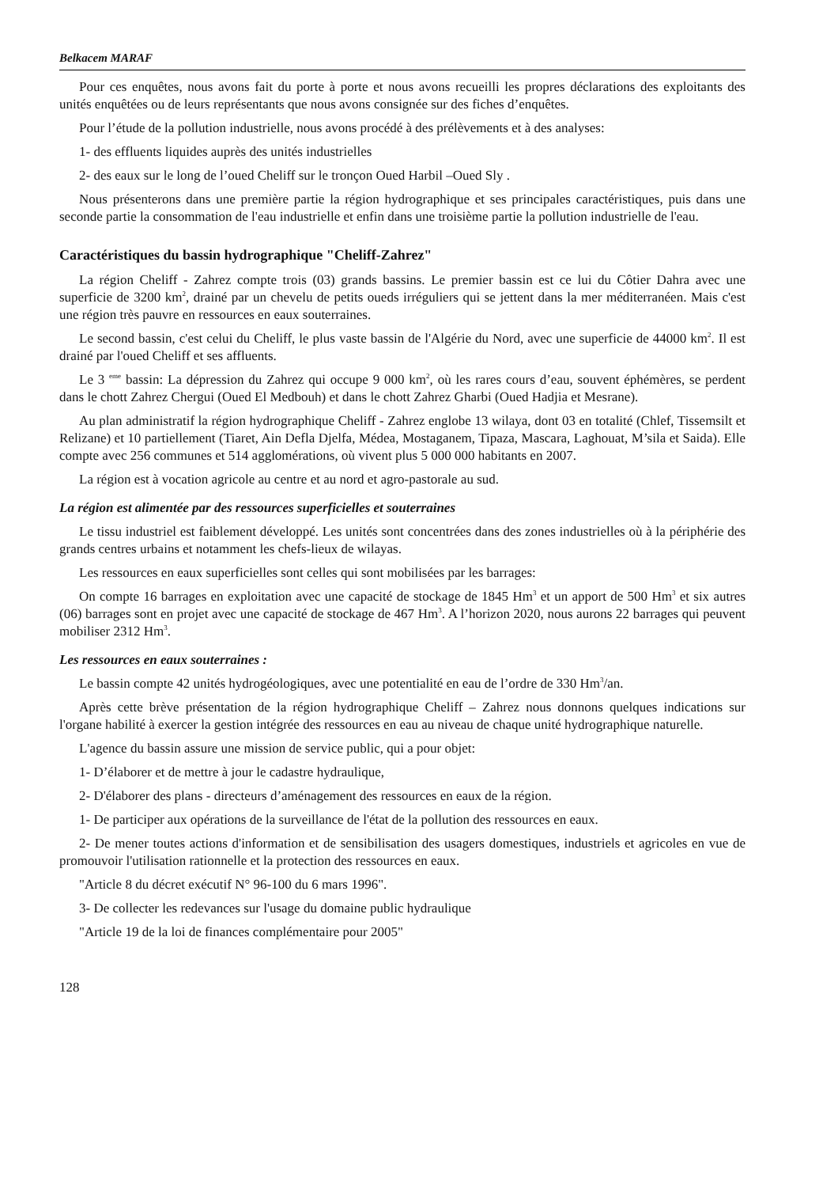Belkacem MARAF
Pour ces enquêtes, nous avons fait du porte à porte et nous avons recueilli les propres déclarations des exploitants des unités enquêtées ou de leurs représentants que nous avons consignée sur des fiches d’enquêtes.
Pour l’étude de la pollution industrielle, nous avons procédé à des prélèvements et à des analyses:
1- des effluents liquides auprès des unités industrielles
2- des eaux sur le long de l’oued Cheliff sur le tronçon Oued Harbil –Oued Sly .
Nous présenterons dans une première partie la région hydrographique et ses principales caractéristiques, puis dans une seconde partie la consommation de l'eau industrielle et enfin dans une troisième partie la pollution industrielle de l'eau.
Caractéristiques du bassin hydrographique "Cheliff-Zahrez"
La région Cheliff - Zahrez compte trois (03) grands bassins. Le premier bassin est ce lui du Côtier Dahra avec une superficie de 3200 km<sup>2</sup>, drainé par un chevelu de petits oueds irréguliers qui se jettent dans la mer méditerranéen. Mais c'est une région très pauvre en ressources en eaux souterraines.
Le second bassin, c'est celui du Cheliff, le plus vaste bassin de l'Algérie du Nord, avec une superficie de 44000 km<sup>2</sup>. Il est drainé par l'oued Cheliff et ses affluents.
Le 3 <sup>eme</sup> bassin: La dépression du Zahrez qui occupe 9 000 km<sup>2</sup>, où les rares cours d’eau, souvent éphémères, se perdent dans le chott Zahrez Chergui (Oued El Medbouh) et dans le chott Zahrez Gharbi (Oued Hadjia et Mesrane).
Au plan administratif la région hydrographique Cheliff - Zahrez englobe 13 wilaya, dont 03 en totalité (Chlef, Tissemsilt et Relizane) et 10 partiellement (Tiaret, Ain Defla Djelfa, Médea, Mostaganem, Tipaza, Mascara, Laghouat, M’sila et Saida). Elle compte avec 256 communes et 514 agglomérations, où vivent plus 5 000 000 habitants en 2007.
La région est à vocation agricole au centre et au nord et agro-pastorale au sud.
La région est alimentée par des ressources superficielles et souterraines
Le tissu industriel est faiblement développé. Les unités sont concentrées dans des zones industrielles où à la périphérie des grands centres urbains et notamment les chefs-lieux de wilayas.
Les ressources en eaux superficielles sont celles qui sont mobilisées par les barrages:
On compte 16 barrages en exploitation avec une capacité de stockage de 1845 Hm<sup>3</sup> et un apport de 500 Hm<sup>3</sup> et six autres (06) barrages sont en projet avec une capacité de stockage de 467 Hm<sup>3</sup>. A l’horizon 2020, nous aurons 22 barrages qui peuvent mobiliser 2312 Hm<sup>3</sup>.
Les ressources en eaux souterraines :
Le bassin compte 42 unités hydrogéologiques, avec une potentialité en eau de l’ordre de 330 Hm<sup>3</sup>/an.
Après cette brève présentation de la région hydrographique Cheliff – Zahrez nous donnons quelques indications sur l'organe habilité à exercer la gestion intégrée des ressources en eau au niveau de chaque unité hydrographique naturelle.
L'agence du bassin assure une mission de service public, qui a pour objet:
1- D’élaborer et de mettre à jour le cadastre hydraulique,
2- D'élaborer des plans - directeurs d’aménagement des ressources en eaux de la région.
1- De participer aux opérations de la surveillance de l'état de la pollution des ressources en eaux.
2- De mener toutes actions d'information et de sensibilisation des usagers domestiques, industriels et agricoles en vue de promouvoir l'utilisation rationnelle et la protection des ressources en eaux.
"Article 8 du décret exécutif N° 96-100 du 6 mars 1996".
3- De collecter les redevances sur l'usage du domaine public hydraulique
"Article 19 de la loi de finances complémentaire pour 2005"
128